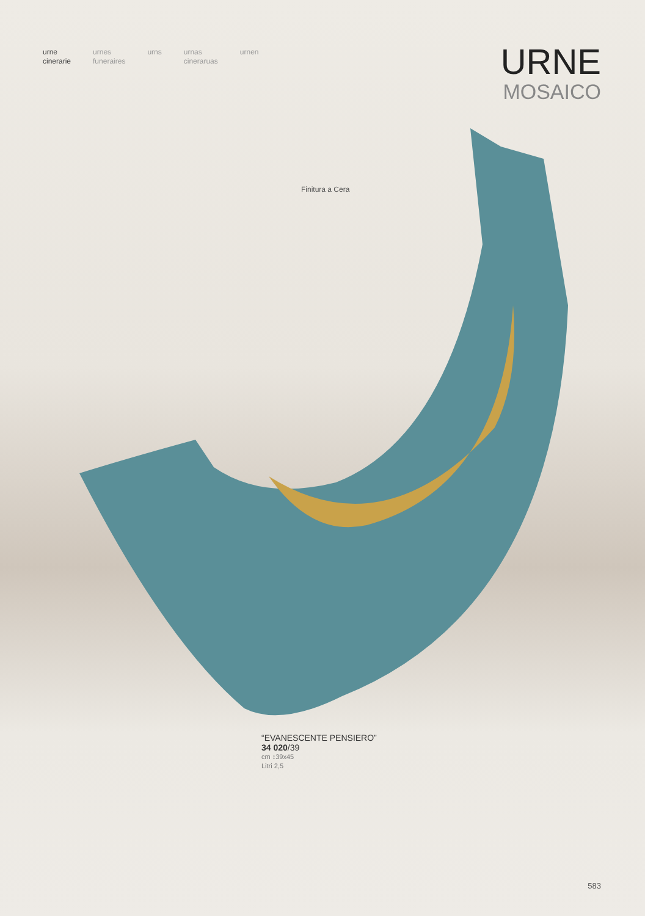urne
cinerarie
urnes
funeraires
urns urnas
cineraruas
urnen
URNE
MOSAICO
Finitura a Cera
“EVANESCENTE PENSIERO”
34 020/39
cm ↕39x45
Litri 2,5
583